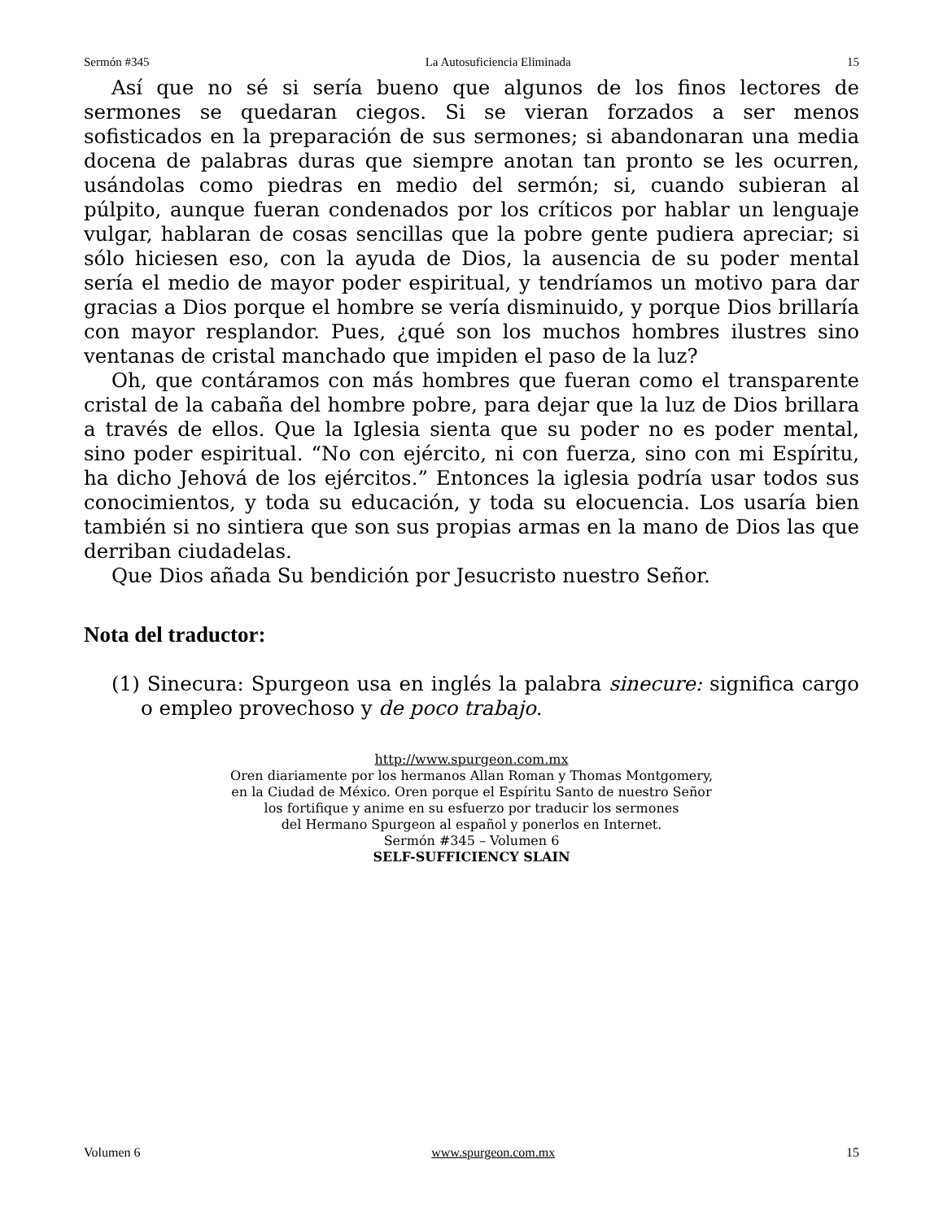Sermón #345 La Autosuficiencia Eliminada 15
Así que no sé si sería bueno que algunos de los finos lectores de sermones se quedaran ciegos. Si se vieran forzados a ser menos sofisticados en la preparación de sus sermones; si abandonaran una media docena de palabras duras que siempre anotan tan pronto se les ocurren, usándolas como piedras en medio del sermón; si, cuando subieran al púlpito, aunque fueran condenados por los críticos por hablar un lenguaje vulgar, hablaran de cosas sencillas que la pobre gente pudiera apreciar; si sólo hiciesen eso, con la ayuda de Dios, la ausencia de su poder mental sería el medio de mayor poder espiritual, y tendríamos un motivo para dar gracias a Dios porque el hombre se vería disminuido, y porque Dios brillaría con mayor resplandor. Pues, ¿qué son los muchos hombres ilustres sino ventanas de cristal manchado que impiden el paso de la luz?
Oh, que contáramos con más hombres que fueran como el transparente cristal de la cabaña del hombre pobre, para dejar que la luz de Dios brillara a través de ellos. Que la Iglesia sienta que su poder no es poder mental, sino poder espiritual. “No con ejército, ni con fuerza, sino con mi Espíritu, ha dicho Jehová de los ejércitos.” Entonces la iglesia podría usar todos sus conocimientos, y toda su educación, y toda su elocuencia. Los usaría bien también si no sintiera que son sus propias armas en la mano de Dios las que derriban ciudadelas.
Que Dios añada Su bendición por Jesucristo nuestro Señor.
Nota del traductor:
(1) Sinecura: Spurgeon usa en inglés la palabra sinecure: significa cargo o empleo provechoso y de poco trabajo.
http://www.spurgeon.com.mx
Oren diariamente por los hermanos Allan Roman y Thomas Montgomery,
en la Ciudad de México. Oren porque el Espíritu Santo de nuestro Señor
los fortifique y anime en su esfuerzo por traducir los sermones
del Hermano Spurgeon al español y ponerlos en Internet.
Sermón #345 – Volumen 6
SELF-SUFFICIENCY SLAIN
Volumen 6 www.spurgeon.com.mx 15